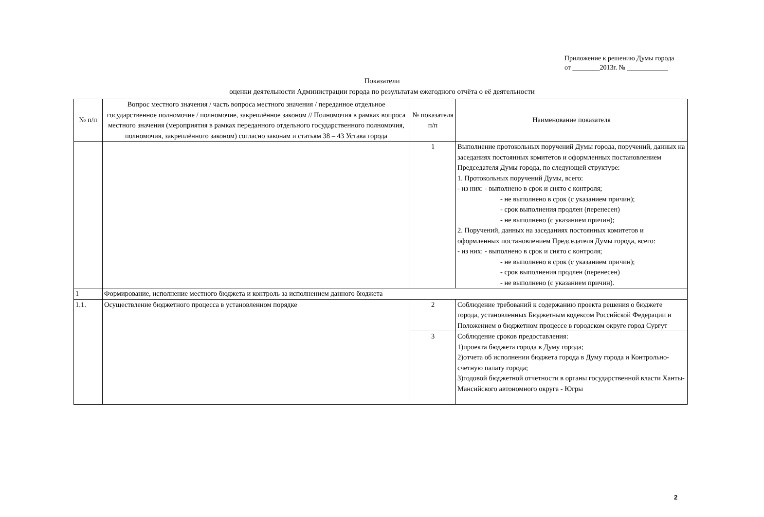Приложение к решению Думы города
от ________2013г. № ____________
Показатели
оценки деятельности Администрации города по результатам ежегодного отчёта о её деятельности
| № п/п | Вопрос местного значения / часть вопроса местного значения / переданное отдельное государственное полномочие / полномочие, закреплённое законом // Полномочия в рамках вопроса местного значения (мероприятия в рамках переданного отдельного государственного полномочия, полномочия, закреплённого законом) согласно законам и статьям 38 – 43 Устава города | № показателя п/п | Наименование показателя |
| --- | --- | --- | --- |
| | | 1 | Выполнение протокольных поручений Думы города, поручений, данных на заседаниях постоянных комитетов и оформленных постановлением Председателя Думы города, по следующей структуре: 1. Протокольных поручений Думы, всего: - из них: - выполнено в срок и снято с контроля; - не выполнено в срок (с указанием причин); - срок выполнения продлен (перенесен) - не выполнено (с указанием причин); 2. Поручений, данных на заседаниях постоянных комитетов и оформленных постановлением Председателя Думы города, всего: - из них: - выполнено в срок и снято с контроля; - не выполнено в срок (с указанием причин); - срок выполнения продлен (перенесен) - не выполнено (с указанием причин). |
| 1 | Формирование, исполнение местного бюджета и контроль за исполнением данного бюджета | | |
| 1.1. | Осуществление бюджетного процесса в установленном порядке | 2 | Соблюдение требований к содержанию проекта решения о бюджете города, установленных Бюджетным кодексом Российской Федерации и Положением о бюджетном процессе в городском округе город Сургут |
| | | 3 | Соблюдение сроков предоставления: 1)проекта бюджета города в Думу города; 2)отчета об исполнении бюджета города в Думу города и Контрольно-счетную палату города; 3)годовой бюджетной отчетности в органы государственной власти Ханты-Мансийского автономного округа - Югры |
2